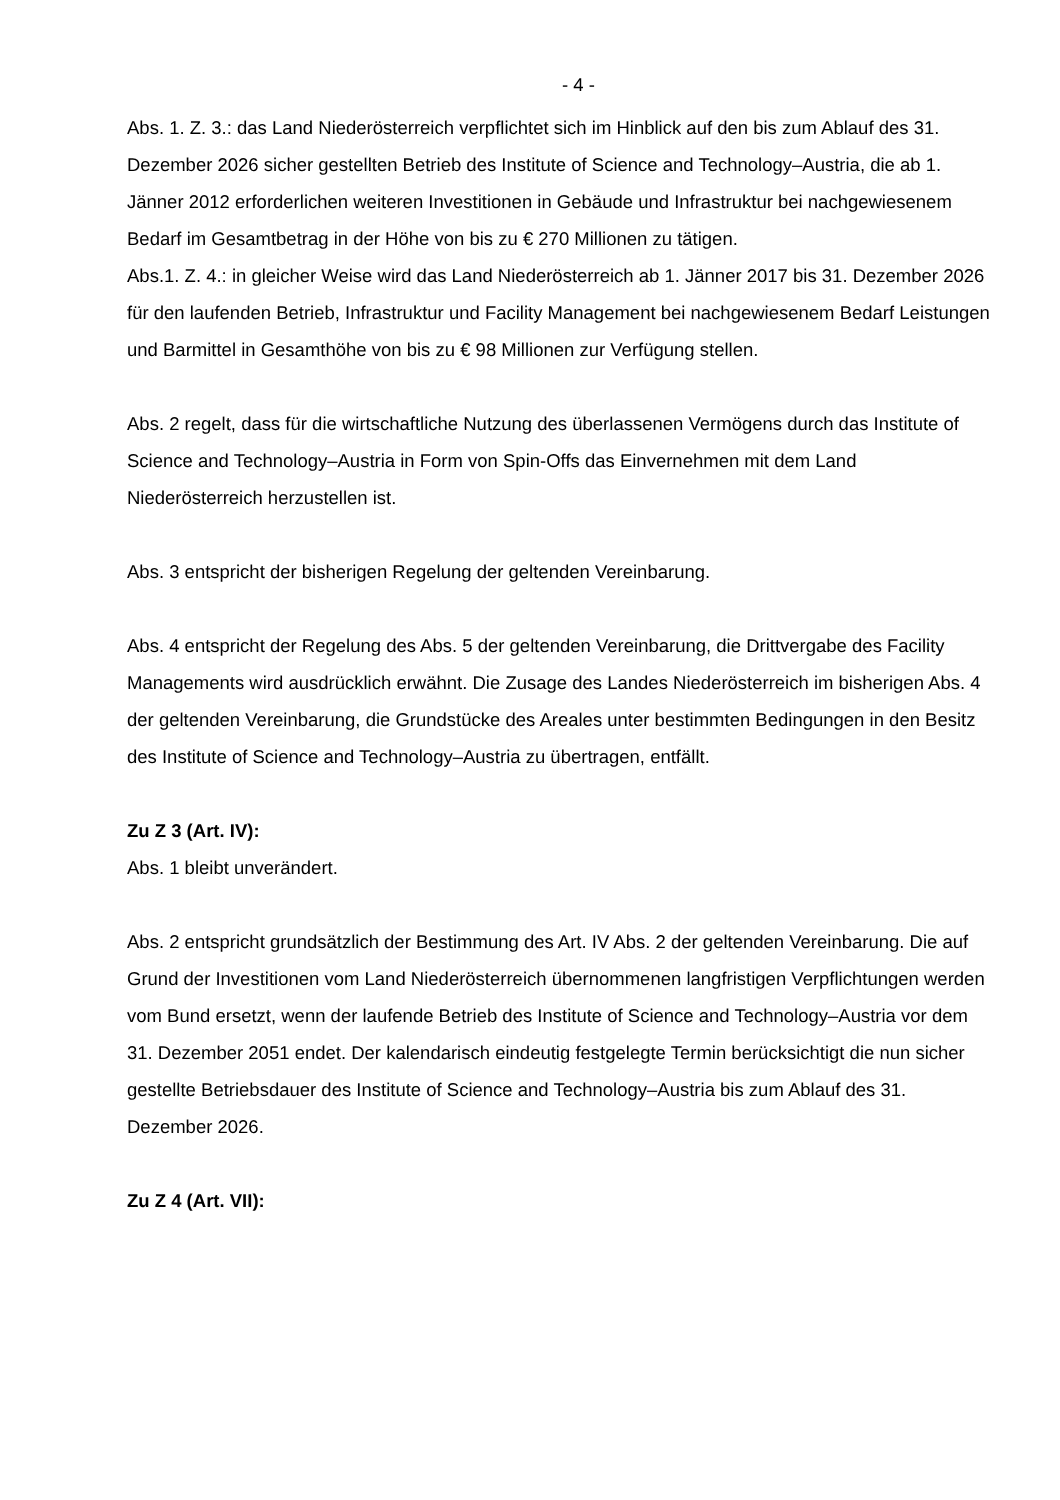- 4 -
Abs. 1. Z. 3.: das Land Niederösterreich verpflichtet sich im Hinblick auf den bis zum Ablauf des 31. Dezember 2026 sicher gestellten Betrieb des Institute of Science and Technology–Austria, die ab 1. Jänner 2012 erforderlichen weiteren Investitionen in Gebäude und Infrastruktur bei nachgewiesenem Bedarf im Gesamtbetrag in der Höhe von bis zu € 270 Millionen zu tätigen.
Abs.1. Z. 4.: in gleicher Weise wird das Land Niederösterreich ab 1. Jänner 2017 bis 31. Dezember 2026 für den laufenden Betrieb, Infrastruktur und Facility Management bei nachgewiesenem Bedarf Leistungen und Barmittel in Gesamthöhe von bis zu € 98 Millionen zur Verfügung stellen.
Abs. 2 regelt, dass für die wirtschaftliche Nutzung des überlassenen Vermögens durch das Institute of Science and Technology–Austria in Form von Spin-Offs das Einvernehmen mit dem Land Niederösterreich herzustellen ist.
Abs. 3 entspricht der bisherigen Regelung der geltenden Vereinbarung.
Abs. 4 entspricht der Regelung des Abs. 5 der geltenden Vereinbarung, die Drittvergabe des Facility Managements wird ausdrücklich erwähnt. Die Zusage des Landes Niederösterreich im bisherigen Abs. 4 der geltenden Vereinbarung, die Grundstücke des Areales unter bestimmten Bedingungen in den Besitz des Institute of Science and Technology–Austria zu übertragen, entfällt.
Zu Z 3 (Art. IV):
Abs. 1 bleibt unverändert.
Abs. 2 entspricht grundsätzlich der Bestimmung des Art. IV Abs. 2 der geltenden Vereinbarung. Die auf Grund der Investitionen vom Land Niederösterreich übernommenen langfristigen Verpflichtungen werden vom Bund ersetzt, wenn der laufende Betrieb des Institute of Science and Technology–Austria vor dem 31. Dezember 2051 endet. Der kalendarisch eindeutig festgelegte Termin berücksichtigt die nun sicher gestellte Betriebsdauer des Institute of Science and Technology–Austria bis zum Ablauf des 31. Dezember 2026.
Zu Z 4 (Art. VII):